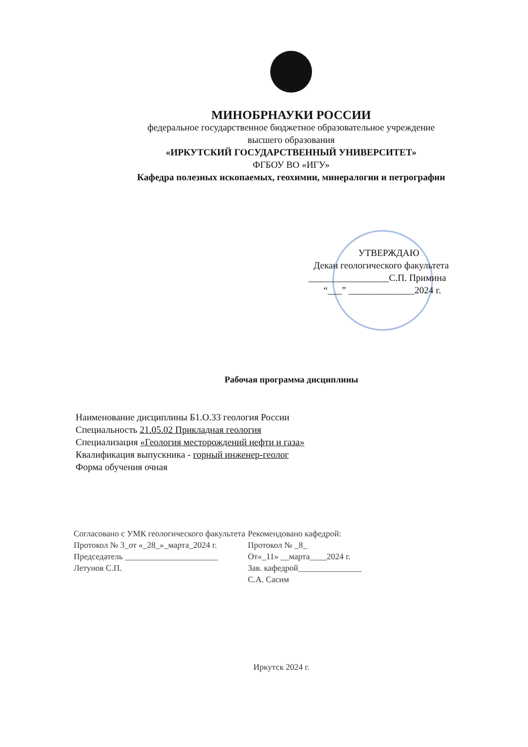МИНОБРНАУКИ РОССИИ
федеральное государственное бюджетное образовательное учреждение
высшего образования
«ИРКУТСКИЙ ГОСУДАРСТВЕННЫЙ УНИВЕРСИТЕТ»
ФГБОУ ВО «ИГУ»
Кафедра полезных ископаемых, геохимии, минералогии и петрографии
УТВЕРЖДАЮ
Декан геологического факультета
_________________С.П. Примина
“___” ______________2024 г.
Рабочая программа дисциплины
Наименование дисциплины Б1.О.33 геология России
Специальность 21.05.02 Прикладная геология
Специализация «Геология месторождений нефти и газа»
Квалификация выпускника - горный инженер-геолог
Форма обучения очная
Согласовано с УМК геологического факультета
Протокол № 3_от «_28_»_марта_2024 г.
Председатель ______________________
Летунов С.П.
Рекомендовано кафедрой:
Протокол № _8_
От«_11» __марта____2024 г.
Зав. кафедрой_______________
С.А. Сасим
Иркутск 2024 г.